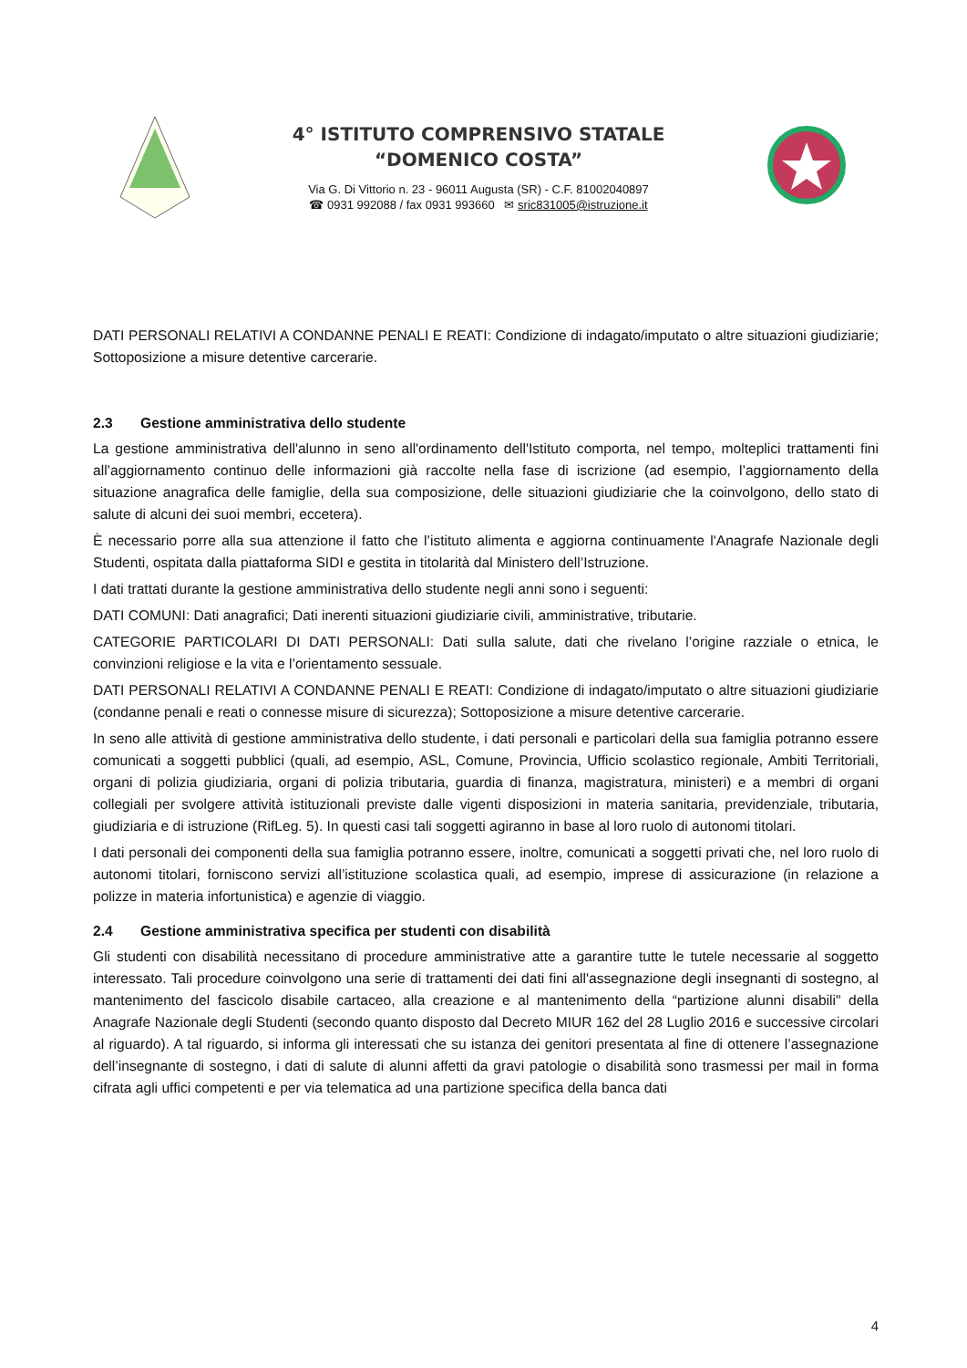4° ISTITUTO COMPRENSIVO STATALE
“DOMENICO COSTA”
Via G. Di Vittorio n. 23 - 96011 Augusta (SR) - C.F. 81002040897
☎ 0931 992088 / fax 0931 993660 ✉ sric831005@istruzione.it
DATI PERSONALI RELATIVI A CONDANNE PENALI E REATI: Condizione di indagato/imputato o altre situazioni giudiziarie; Sottoposizione a misure detentive carcerarie.
2.3 Gestione amministrativa dello studente
La gestione amministrativa dell'alunno in seno all'ordinamento dell'Istituto comporta, nel tempo, molteplici trattamenti fini all’aggiornamento continuo delle informazioni già raccolte nella fase di iscrizione (ad esempio, l’aggiornamento della situazione anagrafica delle famiglie, della sua composizione, delle situazioni giudiziarie che la coinvolgono, dello stato di salute di alcuni dei suoi membri, eccetera).
È necessario porre alla sua attenzione il fatto che l’istituto alimenta e aggiorna continuamente l'Anagrafe Nazionale degli Studenti, ospitata dalla piattaforma SIDI e gestita in titolarità dal Ministero dell’Istruzione.
I dati trattati durante la gestione amministrativa dello studente negli anni sono i seguenti:
DATI COMUNI: Dati anagrafici; Dati inerenti situazioni giudiziarie civili, amministrative, tributarie.
CATEGORIE PARTICOLARI DI DATI PERSONALI: Dati sulla salute, dati che rivelano l’origine razziale o etnica, le convinzioni religiose e la vita e l’orientamento sessuale.
DATI PERSONALI RELATIVI A CONDANNE PENALI E REATI: Condizione di indagato/imputato o altre situazioni giudiziarie (condanne penali e reati o connesse misure di sicurezza); Sottoposizione a misure detentive carcerarie.
In seno alle attività di gestione amministrativa dello studente, i dati personali e particolari della sua famiglia potranno essere comunicati a soggetti pubblici (quali, ad esempio, ASL, Comune, Provincia, Ufficio scolastico regionale, Ambiti Territoriali, organi di polizia giudiziaria, organi di polizia tributaria, guardia di finanza, magistratura, ministeri) e a membri di organi collegiali per svolgere attività istituzionali previste dalle vigenti disposizioni in materia sanitaria, previdenziale, tributaria, giudiziaria e di istruzione (RifLeg. 5). In questi casi tali soggetti agiranno in base al loro ruolo di autonomi titolari.
I dati personali dei componenti della sua famiglia potranno essere, inoltre, comunicati a soggetti privati che, nel loro ruolo di autonomi titolari, forniscono servizi all’istituzione scolastica quali, ad esempio, imprese di assicurazione (in relazione a polizze in materia infortunistica) e agenzie di viaggio.
2.4 Gestione amministrativa specifica per studenti con disabilità
Gli studenti con disabilità necessitano di procedure amministrative atte a garantire tutte le tutele necessarie al soggetto interessato. Tali procedure coinvolgono una serie di trattamenti dei dati fini all'assegnazione degli insegnanti di sostegno, al mantenimento del fascicolo disabile cartaceo, alla creazione e al mantenimento della “partizione alunni disabili" della Anagrafe Nazionale degli Studenti (secondo quanto disposto dal Decreto MIUR 162 del 28 Luglio 2016 e successive circolari al riguardo). A tal riguardo, si informa gli interessati che su istanza dei genitori presentata al fine di ottenere l’assegnazione dell’insegnante di sostegno, i dati di salute di alunni affetti da gravi patologie o disabilità sono trasmessi per mail in forma cifrata agli uffici competenti e per via telematica ad una partizione specifica della banca dati
4